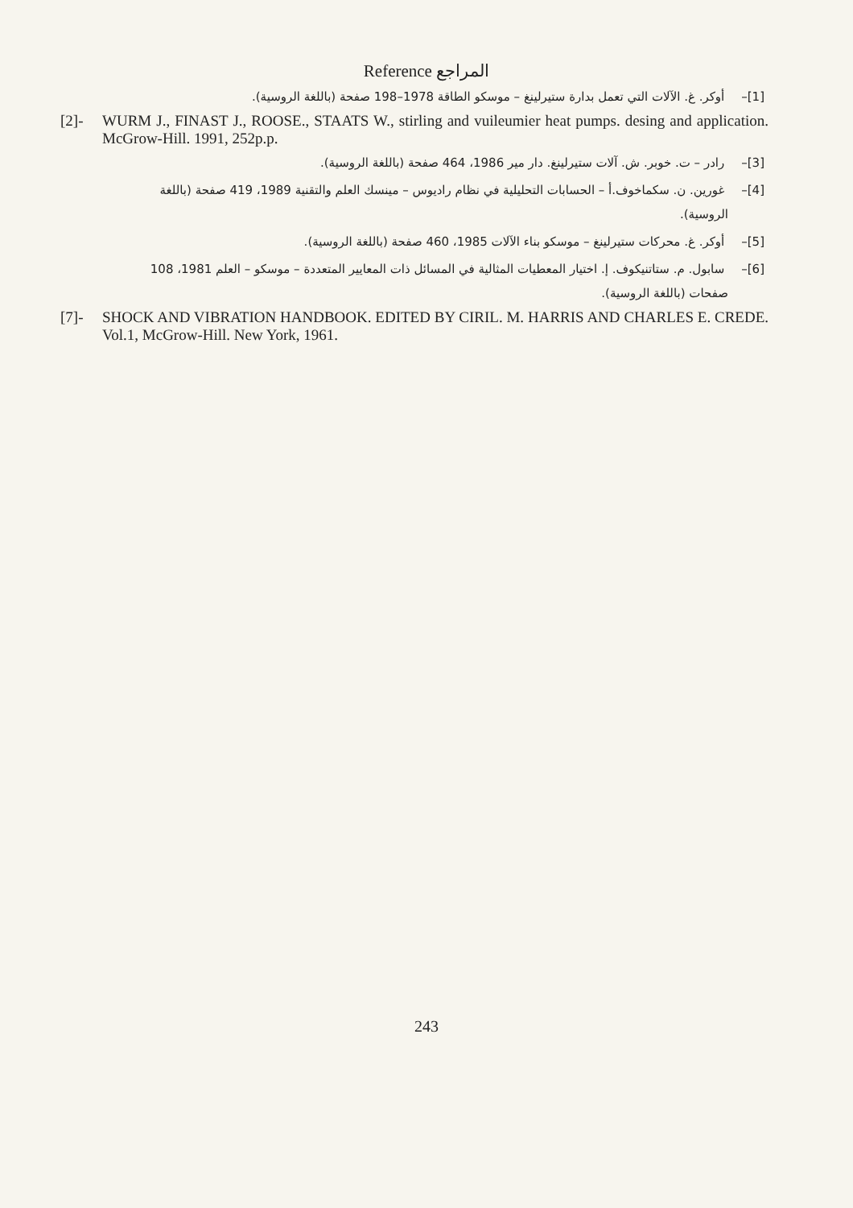Reference المراجع
[1]– أوكر. غ. الآلات التي تعمل بدارة ستيرلينغ – موسكو الطاقة 1978–198 صفحة (باللغة الروسية).
[2]- WURM J., FINAST J., ROOSE., STAATS W., stirling and vuileumier heat pumps. desing and application. McGrow-Hill. 1991, 252p.p.
[3]– رادر – ت. خوبر. ش. آلات ستيرلينغ. دار مير 1986، 464 صفحة (باللغة الروسية).
[4]– غورين. ن. سكماخوف.أ – الحسابات التحليلية في نظام راديوس – مينسك العلم والتقنية 1989، 419 صفحة (باللغة
الروسية).
[5]– أوكر. غ. محركات ستيرلينغ – موسكو بناء الآلات 1985، 460 صفحة (باللغة الروسية).
[6]– سابول. م. ستاتنيكوف. إ. اختيار المعطيات المثالية في المسائل ذات المعايير المتعددة – موسكو – العلم 1981، 108
صفحات (باللغة الروسية).
[7]- SHOCK AND VIBRATION HANDBOOK. EDITED BY CIRIL. M. HARRIS AND CHARLES E. CREDE. Vol.1, McGrow-Hill. New York, 1961.
243